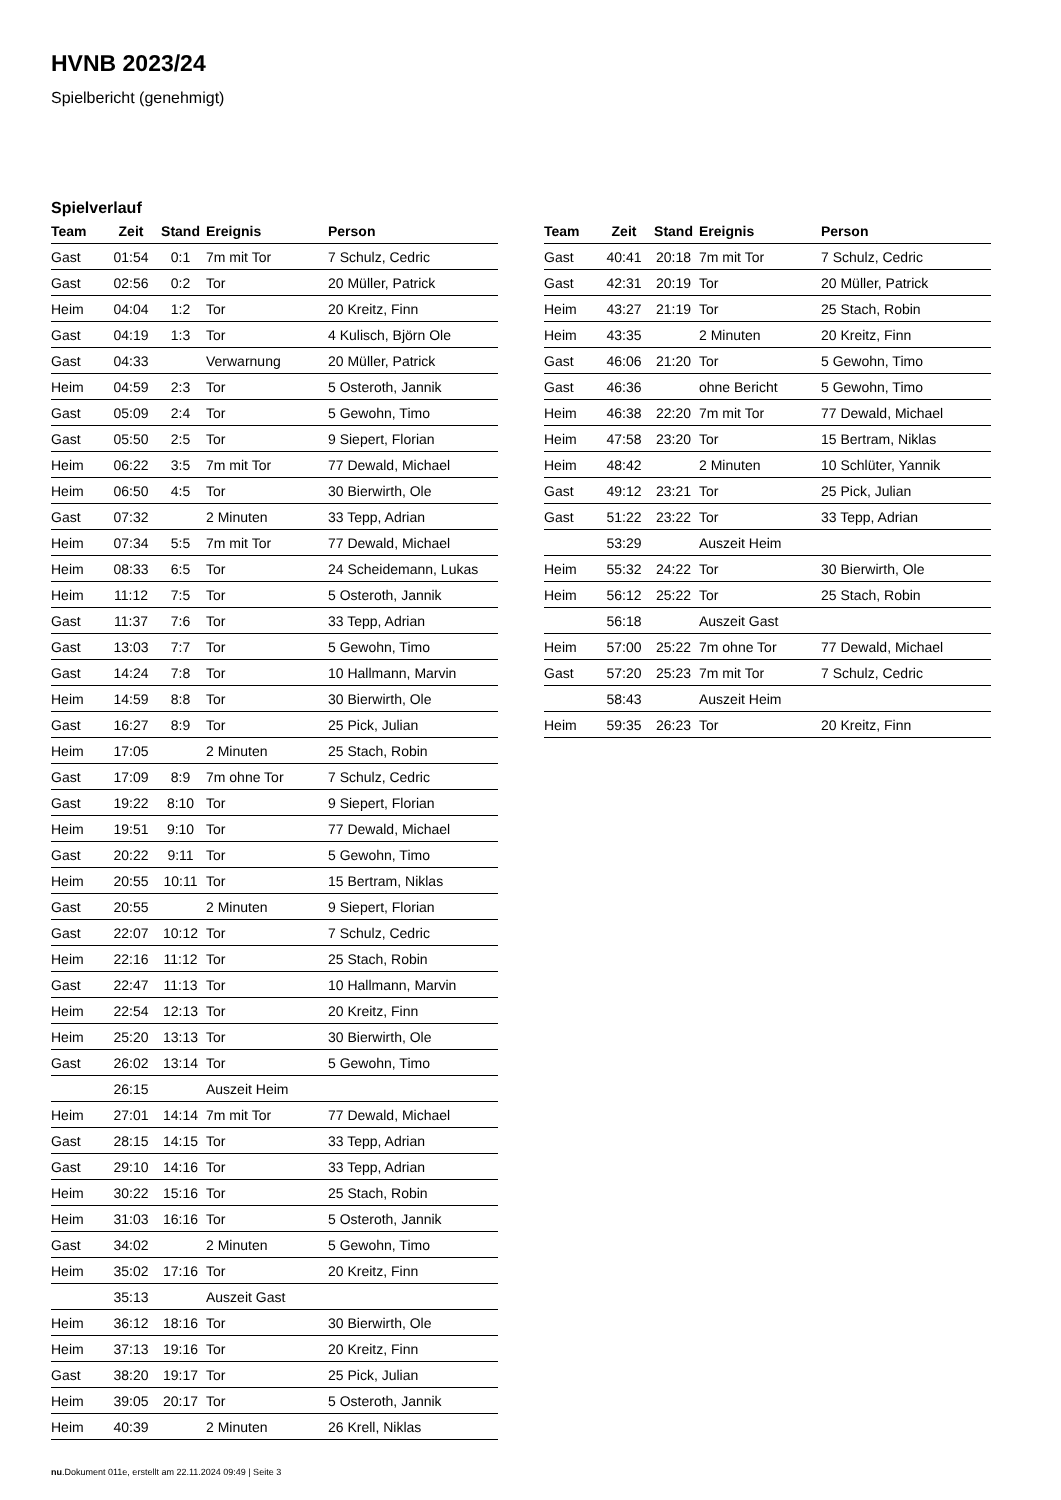HVNB 2023/24
Spielbericht (genehmigt)
Spielverlauf
| Team | Zeit | Stand | Ereignis | Person |
| --- | --- | --- | --- | --- |
| Gast | 01:54 | 0:1 | 7m mit Tor | 7 Schulz, Cedric |
| Gast | 02:56 | 0:2 | Tor | 20 Müller, Patrick |
| Heim | 04:04 | 1:2 | Tor | 20 Kreitz, Finn |
| Gast | 04:19 | 1:3 | Tor | 4 Kulisch, Björn Ole |
| Gast | 04:33 | | Verwarnung | 20 Müller, Patrick |
| Heim | 04:59 | 2:3 | Tor | 5 Osteroth, Jannik |
| Gast | 05:09 | 2:4 | Tor | 5 Gewohn, Timo |
| Gast | 05:50 | 2:5 | Tor | 9 Siepert, Florian |
| Heim | 06:22 | 3:5 | 7m mit Tor | 77 Dewald, Michael |
| Heim | 06:50 | 4:5 | Tor | 30 Bierwirth, Ole |
| Gast | 07:32 | | 2 Minuten | 33 Tepp, Adrian |
| Heim | 07:34 | 5:5 | 7m mit Tor | 77 Dewald, Michael |
| Heim | 08:33 | 6:5 | Tor | 24 Scheidemann, Lukas |
| Heim | 11:12 | 7:5 | Tor | 5 Osteroth, Jannik |
| Gast | 11:37 | 7:6 | Tor | 33 Tepp, Adrian |
| Gast | 13:03 | 7:7 | Tor | 5 Gewohn, Timo |
| Gast | 14:24 | 7:8 | Tor | 10 Hallmann, Marvin |
| Heim | 14:59 | 8:8 | Tor | 30 Bierwirth, Ole |
| Gast | 16:27 | 8:9 | Tor | 25 Pick, Julian |
| Heim | 17:05 | | 2 Minuten | 25 Stach, Robin |
| Gast | 17:09 | 8:9 | 7m ohne Tor | 7 Schulz, Cedric |
| Gast | 19:22 | 8:10 | Tor | 9 Siepert, Florian |
| Heim | 19:51 | 9:10 | Tor | 77 Dewald, Michael |
| Gast | 20:22 | 9:11 | Tor | 5 Gewohn, Timo |
| Heim | 20:55 | 10:11 | Tor | 15 Bertram, Niklas |
| Gast | 20:55 | | 2 Minuten | 9 Siepert, Florian |
| Gast | 22:07 | 10:12 | Tor | 7 Schulz, Cedric |
| Heim | 22:16 | 11:12 | Tor | 25 Stach, Robin |
| Gast | 22:47 | 11:13 | Tor | 10 Hallmann, Marvin |
| Heim | 22:54 | 12:13 | Tor | 20 Kreitz, Finn |
| Heim | 25:20 | 13:13 | Tor | 30 Bierwirth, Ole |
| Gast | 26:02 | 13:14 | Tor | 5 Gewohn, Timo |
| | 26:15 | | Auszeit Heim | |
| Heim | 27:01 | 14:14 | 7m mit Tor | 77 Dewald, Michael |
| Gast | 28:15 | 14:15 | Tor | 33 Tepp, Adrian |
| Gast | 29:10 | 14:16 | Tor | 33 Tepp, Adrian |
| Heim | 30:22 | 15:16 | Tor | 25 Stach, Robin |
| Heim | 31:03 | 16:16 | Tor | 5 Osteroth, Jannik |
| Gast | 34:02 | | 2 Minuten | 5 Gewohn, Timo |
| Heim | 35:02 | 17:16 | Tor | 20 Kreitz, Finn |
| | 35:13 | | Auszeit Gast | |
| Heim | 36:12 | 18:16 | Tor | 30 Bierwirth, Ole |
| Heim | 37:13 | 19:16 | Tor | 20 Kreitz, Finn |
| Gast | 38:20 | 19:17 | Tor | 25 Pick, Julian |
| Heim | 39:05 | 20:17 | Tor | 5 Osteroth, Jannik |
| Heim | 40:39 | | 2 Minuten | 26 Krell, Niklas |
| Team | Zeit | Stand | Ereignis | Person |
| --- | --- | --- | --- | --- |
| Gast | 40:41 | 20:18 | 7m mit Tor | 7 Schulz, Cedric |
| Gast | 42:31 | 20:19 | Tor | 20 Müller, Patrick |
| Heim | 43:27 | 21:19 | Tor | 25 Stach, Robin |
| Heim | 43:35 | | 2 Minuten | 20 Kreitz, Finn |
| Gast | 46:06 | 21:20 | Tor | 5 Gewohn, Timo |
| Gast | 46:36 | | ohne Bericht | 5 Gewohn, Timo |
| Heim | 46:38 | 22:20 | 7m mit Tor | 77 Dewald, Michael |
| Heim | 47:58 | 23:20 | Tor | 15 Bertram, Niklas |
| Heim | 48:42 | | 2 Minuten | 10 Schlüter, Yannik |
| Gast | 49:12 | 23:21 | Tor | 25 Pick, Julian |
| Gast | 51:22 | 23:22 | Tor | 33 Tepp, Adrian |
| | 53:29 | | Auszeit Heim | |
| Heim | 55:32 | 24:22 | Tor | 30 Bierwirth, Ole |
| Heim | 56:12 | 25:22 | Tor | 25 Stach, Robin |
| | 56:18 | | Auszeit Gast | |
| Heim | 57:00 | 25:22 | 7m ohne Tor | 77 Dewald, Michael |
| Gast | 57:20 | 25:23 | 7m mit Tor | 7 Schulz, Cedric |
| | 58:43 | | Auszeit Heim | |
| Heim | 59:35 | 26:23 | Tor | 20 Kreitz, Finn |
nu.Dokument 011e, erstellt am 22.11.2024 09:49 | Seite 3